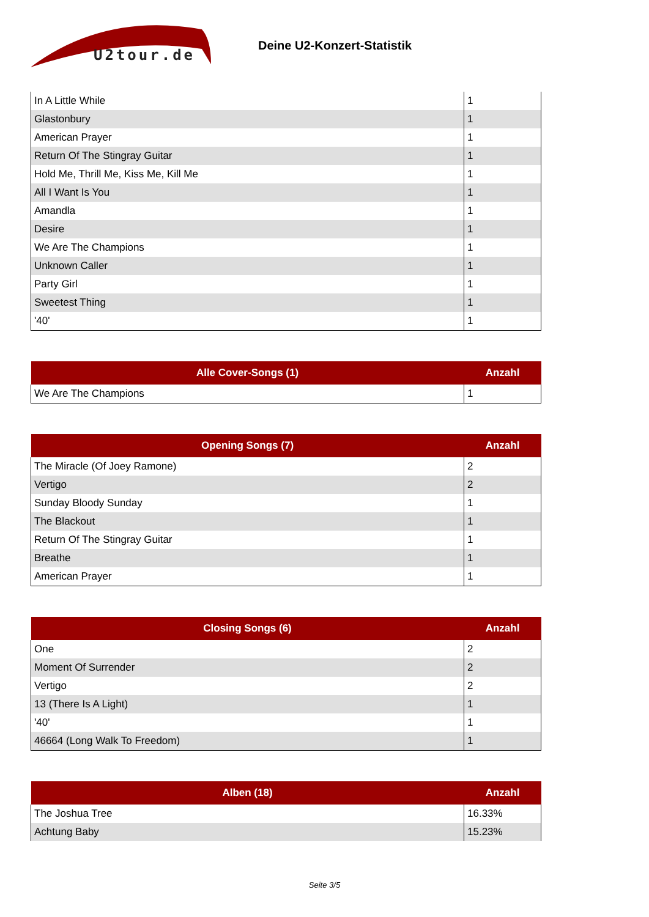U2tour.de
Deine U2-Konzert-Statistik
| In A Little While | 1 |
| Glastonbury | 1 |
| American Prayer | 1 |
| Return Of The Stingray Guitar | 1 |
| Hold Me, Thrill Me, Kiss Me, Kill Me | 1 |
| All I Want Is You | 1 |
| Amandla | 1 |
| Desire | 1 |
| We Are The Champions | 1 |
| Unknown Caller | 1 |
| Party Girl | 1 |
| Sweetest Thing | 1 |
| '40' | 1 |
| Alle Cover-Songs (1) | Anzahl |
| --- | --- |
| We Are The Champions | 1 |
| Opening Songs (7) | Anzahl |
| --- | --- |
| The Miracle (Of Joey Ramone) | 2 |
| Vertigo | 2 |
| Sunday Bloody Sunday | 1 |
| The Blackout | 1 |
| Return Of The Stingray Guitar | 1 |
| Breathe | 1 |
| American Prayer | 1 |
| Closing Songs (6) | Anzahl |
| --- | --- |
| One | 2 |
| Moment Of Surrender | 2 |
| Vertigo | 2 |
| 13 (There Is A Light) | 1 |
| '40' | 1 |
| 46664 (Long Walk To Freedom) | 1 |
| Alben (18) | Anzahl |
| --- | --- |
| The Joshua Tree | 16.33% |
| Achtung Baby | 15.23% |
Seite 3/5